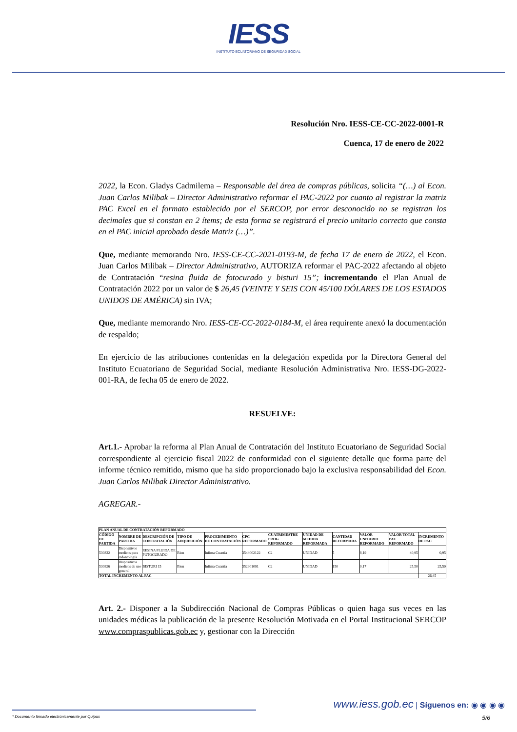IESS
INSTITUTO ECUATORIANO DE SEGURIDAD SOCIAL
Resolución Nro. IESS-CE-CC-2022-0001-R
Cuenca, 17 de enero de 2022
2022, la Econ. Gladys Cadmilema – Responsable del área de compras públicas, solicita “(…) al Econ. Juan Carlos Milibak – Director Administrativo reformar el PAC-2022 por cuanto al registrar la matriz PAC Excel en el formato establecido por el SERCOP, por error desconocido no se registran los decimales que si constan en 2 ítems; de esta forma se registrará el precio unitario correcto que consta en el PAC inicial aprobado desde Matriz (…)”.
Que, mediante memorando Nro. IESS-CE-CC-2021-0193-M, de fecha 17 de enero de 2022, el Econ. Juan Carlos Milibak – Director Administrativo, AUTORIZA reformar el PAC-2022 afectando al objeto de Contratación “resina fluida de fotocurado y bisturi 15”; incrementando el Plan Anual de Contratación 2022 por un valor de $ 26,45 (VEINTE Y SEIS CON 45/100 DÓLARES DE LOS ESTADOS UNIDOS DE AMÉRICA) sin IVA;
Que, mediante memorando Nro. IESS-CE-CC-2022-0184-M, el área requirente anexó la documentación de respaldo;
En ejercicio de las atribuciones contenidas en la delegación expedida por la Directora General del Instituto Ecuatoriano de Seguridad Social, mediante Resolución Administrativa Nro. IESS-DG-2022-001-RA, de fecha 05 de enero de 2022.
RESUELVE:
Art.1.- Aprobar la reforma al Plan Anual de Contratación del Instituto Ecuatoriano de Seguridad Social correspondiente al ejercicio fiscal 2022 de conformidad con el siguiente detalle que forma parte del informe técnico remitido, mismo que ha sido proporcionado bajo la exclusiva responsabilidad del Econ. Juan Carlos Milibak Director Administrativo.
AGREGAR.-
| PLAN ANUAL DE CONTRATACIÓN REFORMADO | | | | | | | | | | | |
| --- | --- | --- | --- | --- | --- | --- | --- | --- | --- | --- | --- |
| CÓDIGO DE PARTIDA | NOMBRE DE PARTIDA | DESCRIPCIÓN DE CONTRATACIÓN | TIPO DE ADQUISICIÓN | PROCEDIMIENTO DE CONTRATACIÓN | CPC REFORMADO | CUATRIMESTRE PROG REFORMADO | UNIDAD DE MEDIDA REFORMADA | CANTIDAD REFORMADA | VALOR UNITARIO REFORMADO | VALOR TOTAL PAC REFORMADO | INCREMENTO DE PAC |
| 530832 | Dispositivos medicos para Odontología | RESINA FLUIDA DE FOTOCURADO | Bien | Infima Cuantía | 3544002122 | C2 | UNIDAD | 5 | 8,19 | 40,95 | 0,95 |
| 530826 | Dispositivos medicos de uso general | BISTURI 15 | Bien | Infima Cuantía | 352901091 | C2 | UNIDAD | 150 | 0,17 | 25,50 | 25,50 |
| TOTAL INCREMENTO AL PAC | | | | | | | | | | | 26,45 |
Art. 2.- Disponer a la Subdirección Nacional de Compras Públicas o quien haga sus veces en las unidades médicas la publicación de la presente Resolución Motivada en el Portal Institucional SERCOP www.compraspublicas.gob.ec y, gestionar con la Dirección
www.iess.gob.ec | Síguenos en: ◉ ◉ ◉ ◉
* Documento firmado electrónicamente por Quipux 5/6